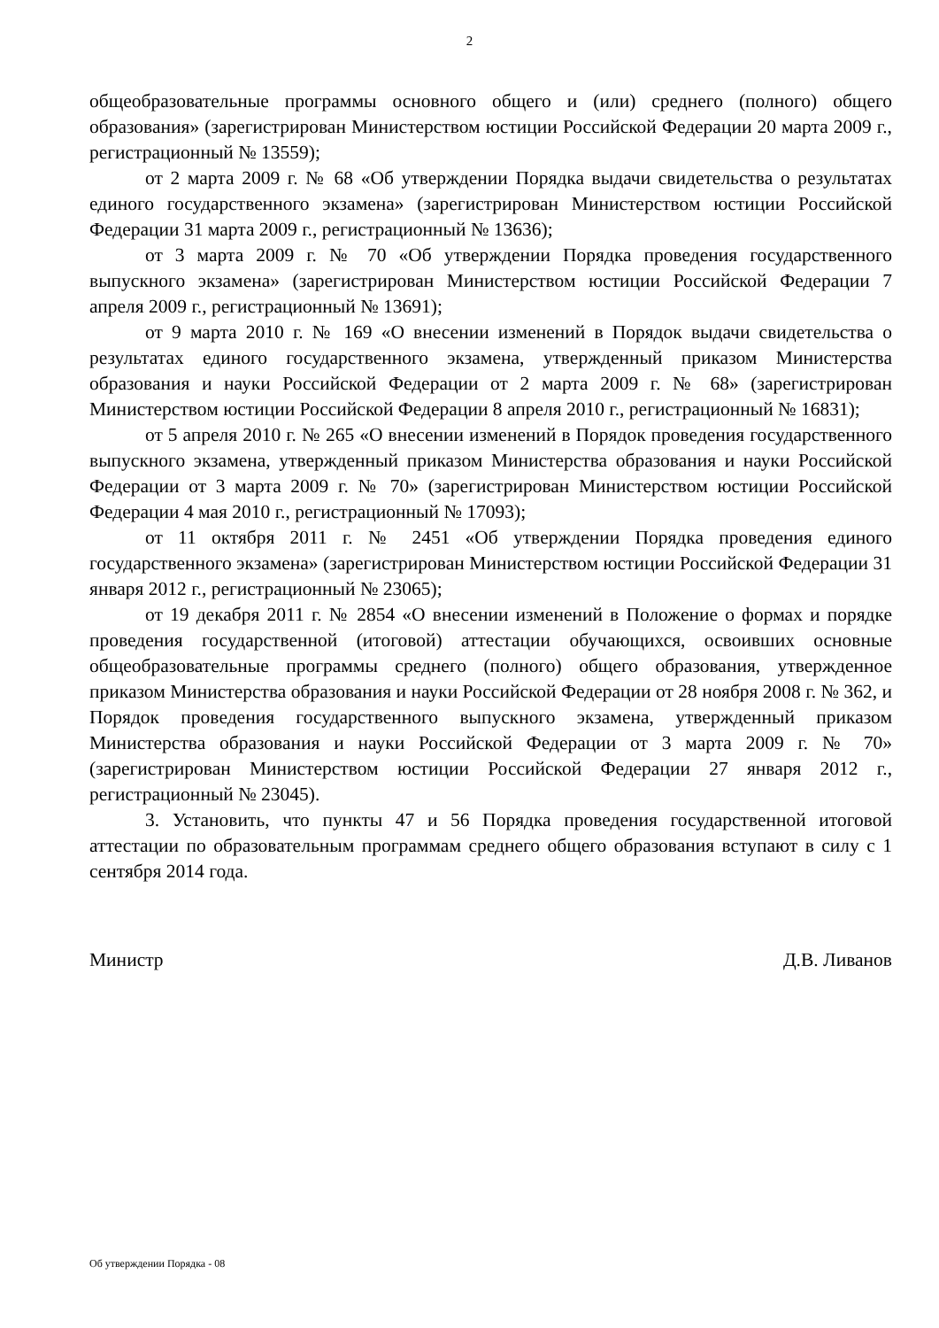2
общеобразовательные программы основного общего и (или) среднего (полного) общего образования» (зарегистрирован Министерством юстиции Российской Федерации 20 марта 2009 г., регистрационный № 13559);
от 2 марта 2009 г. № 68 «Об утверждении Порядка выдачи свидетельства о результатах единого государственного экзамена» (зарегистрирован Министерством юстиции Российской Федерации 31 марта 2009 г., регистрационный № 13636);
от 3 марта 2009 г. № 70 «Об утверждении Порядка проведения государственного выпускного экзамена» (зарегистрирован Министерством юстиции Российской Федерации 7 апреля 2009 г., регистрационный № 13691);
от 9 марта 2010 г. № 169 «О внесении изменений в Порядок выдачи свидетельства о результатах единого государственного экзамена, утвержденный приказом Министерства образования и науки Российской Федерации от 2 марта 2009 г. № 68» (зарегистрирован Министерством юстиции Российской Федерации 8 апреля 2010 г., регистрационный № 16831);
от 5 апреля 2010 г. № 265 «О внесении изменений в Порядок проведения государственного выпускного экзамена, утвержденный приказом Министерства образования и науки Российской Федерации от 3 марта 2009 г. № 70» (зарегистрирован Министерством юстиции Российской Федерации 4 мая 2010 г., регистрационный № 17093);
от 11 октября 2011 г. № 2451 «Об утверждении Порядка проведения единого государственного экзамена» (зарегистрирован Министерством юстиции Российской Федерации 31 января 2012 г., регистрационный № 23065);
от 19 декабря 2011 г. № 2854 «О внесении изменений в Положение о формах и порядке проведения государственной (итоговой) аттестации обучающихся, освоивших основные общеобразовательные программы среднего (полного) общего образования, утвержденное приказом Министерства образования и науки Российской Федерации от 28 ноября 2008 г. № 362, и Порядок проведения государственного выпускного экзамена, утвержденный приказом Министерства образования и науки Российской Федерации от 3 марта 2009 г. № 70» (зарегистрирован Министерством юстиции Российской Федерации 27 января 2012 г., регистрационный № 23045).
3. Установить, что пункты 47 и 56 Порядка проведения государственной итоговой аттестации по образовательным программам среднего общего образования вступают в силу с 1 сентября 2014 года.
Министр Д.В. Ливанов
Об утверждении Порядка - 08